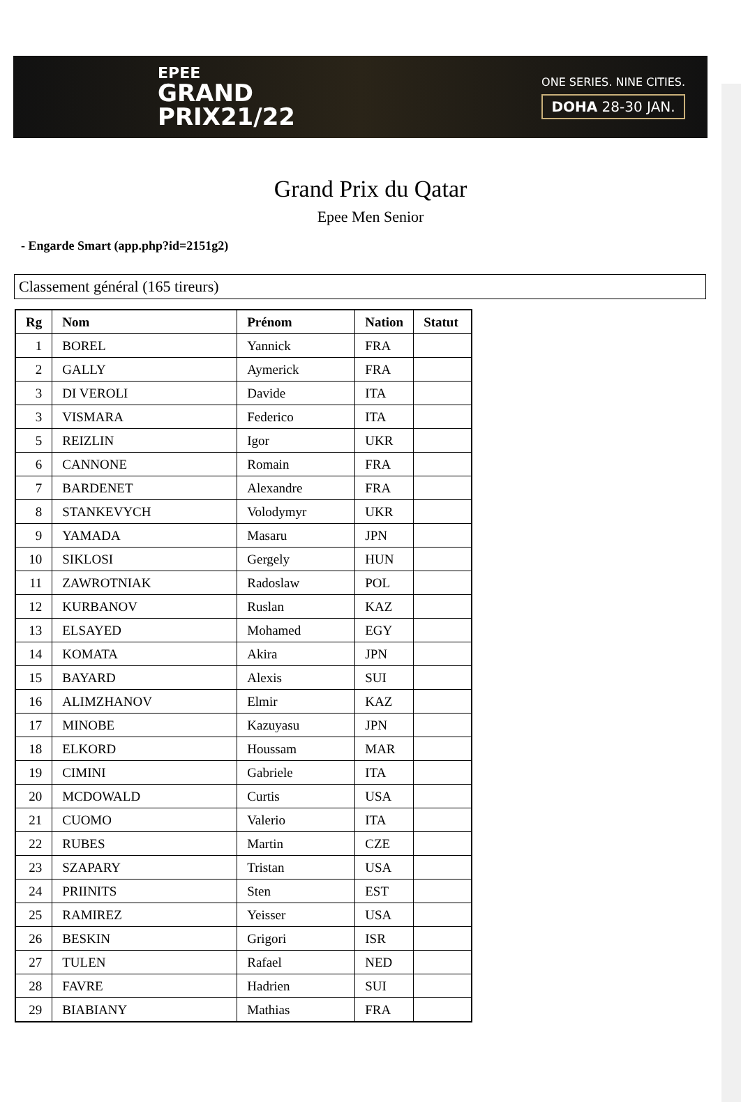EPEE
GRAND
PRIX21/22
ONE SERIES. NINE CITIES.
DOHA 28-30 JAN.
Grand Prix du Qatar
Epee Men Senior
- Engarde Smart (app.php?id=2151g2)
Classement général (165 tireurs)
| Rg | Nom | Prénom | Nation | Statut |
| --- | --- | --- | --- | --- |
| 1 | BOREL | Yannick | FRA | |
| 2 | GALLY | Aymerick | FRA | |
| 3 | DI VEROLI | Davide | ITA | |
| 3 | VISMARA | Federico | ITA | |
| 5 | REIZLIN | Igor | UKR | |
| 6 | CANNONE | Romain | FRA | |
| 7 | BARDENET | Alexandre | FRA | |
| 8 | STANKEVYCH | Volodymyr | UKR | |
| 9 | YAMADA | Masaru | JPN | |
| 10 | SIKLOSI | Gergely | HUN | |
| 11 | ZAWROTNIAK | Radoslaw | POL | |
| 12 | KURBANOV | Ruslan | KAZ | |
| 13 | ELSAYED | Mohamed | EGY | |
| 14 | KOMATA | Akira | JPN | |
| 15 | BAYARD | Alexis | SUI | |
| 16 | ALIMZHANOV | Elmir | KAZ | |
| 17 | MINOBE | Kazuyasu | JPN | |
| 18 | ELKORD | Houssam | MAR | |
| 19 | CIMINI | Gabriele | ITA | |
| 20 | MCDOWALD | Curtis | USA | |
| 21 | CUOMO | Valerio | ITA | |
| 22 | RUBES | Martin | CZE | |
| 23 | SZAPARY | Tristan | USA | |
| 24 | PRIINITS | Sten | EST | |
| 25 | RAMIREZ | Yeisser | USA | |
| 26 | BESKIN | Grigori | ISR | |
| 27 | TULEN | Rafael | NED | |
| 28 | FAVRE | Hadrien | SUI | |
| 29 | BIABIANY | Mathias | FRA | |